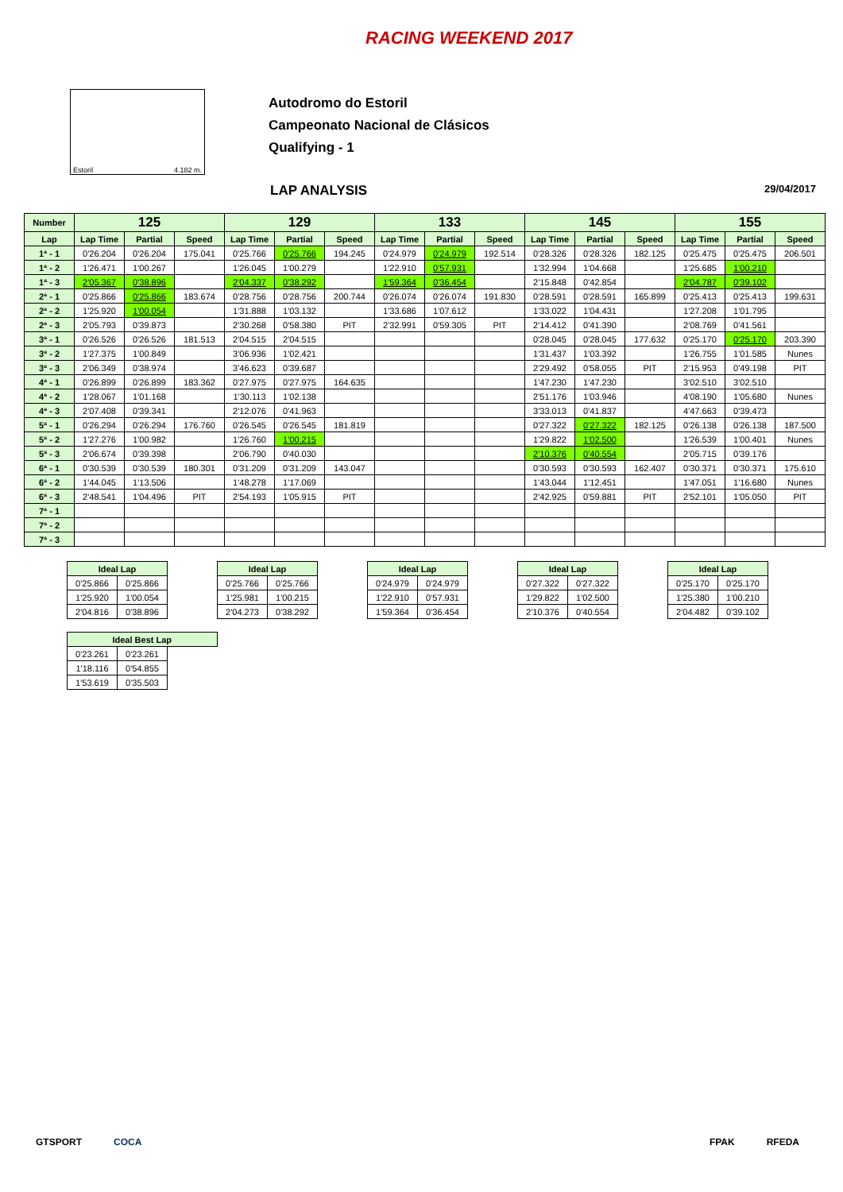RACING WEEKEND 2017
Estoril 4.182 m.
Autodromo do Estoril
Campeonato Nacional de Clásicos
Qualifying - 1
LAP ANALYSIS 29/04/2017
| Number | 125 | | | 129 | | | 133 | | | 145 | | | 155 | | |
| --- | --- | --- | --- | --- | --- | --- | --- | --- | --- | --- | --- | --- | --- | --- | --- |
| Lap | Lap Time | Partial | Speed | Lap Time | Partial | Speed | Lap Time | Partial | Speed | Lap Time | Partial | Speed | Lap Time | Partial | Speed |
| 1ª - 1 | 0'26.204 | 0'26.204 | 175.041 | 0'25.766 | 0'25.766 | 194.245 | 0'24.979 | 0'24.979 | 192.514 | 0'28.326 | 0'28.326 | 182.125 | 0'25.475 | 0'25.475 | 206.501 |
| 1ª - 2 | 1'26.471 | 1'00.267 | | 1'26.045 | 1'00.279 | | 1'22.910 | 0'57.931 | | 1'32.994 | 1'04.668 | | 1'25.685 | 1'00.210 | |
| 1ª - 3 | 2'05.367 | 0'38.896 | | 2'04.337 | 0'38.292 | | 1'59.364 | 0'36.454 | | 2'15.848 | 0'42.854 | | 2'04.787 | 0'39.102 | |
| 2ª - 1 | 0'25.866 | 0'25.866 | 183.674 | 0'28.756 | 0'28.756 | 200.744 | 0'26.074 | 0'26.074 | 191.830 | 0'28.591 | 0'28.591 | 165.899 | 0'25.413 | 0'25.413 | 199.631 |
| 2ª - 2 | 1'25.920 | 1'00.054 | | 1'31.888 | 1'03.132 | | 1'33.686 | 1'07.612 | | 1'33.022 | 1'04.431 | | 1'27.208 | 1'01.795 | |
| 2ª - 3 | 2'05.793 | 0'39.873 | | 2'30.268 | 0'58.380 | PIT | 2'32.991 | 0'59.305 | PIT | 2'14.412 | 0'41.390 | | 2'08.769 | 0'41.561 | |
| 3ª - 1 | 0'26.526 | 0'26.526 | 181.513 | 2'04.515 | 2'04.515 | | | | | 0'28.045 | 0'28.045 | 177.632 | 0'25.170 | 0'25.170 | 203.390 |
| 3ª - 2 | 1'27.375 | 1'00.849 | | 3'06.936 | 1'02.421 | | | | | 1'31.437 | 1'03.392 | | 1'26.755 | 1'01.585 | Nunes |
| 3ª - 3 | 2'06.349 | 0'38.974 | | 3'46.623 | 0'39.687 | | | | | 2'29.492 | 0'58.055 | PIT | 2'15.953 | 0'49.198 | PIT |
| 4ª - 1 | 0'26.899 | 0'26.899 | 183.362 | 0'27.975 | 0'27.975 | 164.635 | | | | 1'47.230 | 1'47.230 | | 3'02.510 | 3'02.510 | |
| 4ª - 2 | 1'28.067 | 1'01.168 | | 1'30.113 | 1'02.138 | | | | | 2'51.176 | 1'03.946 | | 4'08.190 | 1'05.680 | Nunes |
| 4ª - 3 | 2'07.408 | 0'39.341 | | 2'12.076 | 0'41.963 | | | | | 3'33.013 | 0'41.837 | | 4'47.663 | 0'39.473 | |
| 5ª - 1 | 0'26.294 | 0'26.294 | 176.760 | 0'26.545 | 0'26.545 | 181.819 | | | | 0'27.322 | 0'27.322 | 182.125 | 0'26.138 | 0'26.138 | 187.500 |
| 5ª - 2 | 1'27.276 | 1'00.982 | | 1'26.760 | 1'00.215 | | | | | 1'29.822 | 1'02.500 | | 1'26.539 | 1'00.401 | Nunes |
| 5ª - 3 | 2'06.674 | 0'39.398 | | 2'06.790 | 0'40.030 | | | | | 2'10.376 | 0'40.554 | | 2'05.715 | 0'39.176 | |
| 6ª - 1 | 0'30.539 | 0'30.539 | 180.301 | 0'31.209 | 0'31.209 | 143.047 | | | | 0'30.593 | 0'30.593 | 162.407 | 0'30.371 | 0'30.371 | 175.610 |
| 6ª - 2 | 1'44.045 | 1'13.506 | | 1'48.278 | 1'17.069 | | | | | 1'43.044 | 1'12.451 | | 1'47.051 | 1'16.680 | Nunes |
| 6ª - 3 | 2'48.541 | 1'04.496 | PIT | 2'54.193 | 1'05.915 | PIT | | | | 2'42.925 | 0'59.881 | PIT | 2'52.101 | 1'05.050 | PIT |
| 7ª - 1 | | | | | | | | | | | | | | | |
| 7ª - 2 | | | | | | | | | | | | | | | |
| 7ª - 3 | | | | | | | | | | | | | | | |
| Ideal Lap | |
| --- | --- |
| 0'25.866 | 0'25.866 |
| 1'25.920 | 1'00.054 |
| 2'04.816 | 0'38.896 |
| Ideal Lap | |
| --- | --- |
| 0'25.766 | 0'25.766 |
| 1'25.981 | 1'00.215 |
| 2'04.273 | 0'38.292 |
| Ideal Lap | |
| --- | --- |
| 0'24.979 | 0'24.979 |
| 1'22.910 | 0'57.931 |
| 1'59.364 | 0'36.454 |
| Ideal Lap | |
| --- | --- |
| 0'27.322 | 0'27.322 |
| 1'29.822 | 1'02.500 |
| 2'10.376 | 0'40.554 |
| Ideal Lap | |
| --- | --- |
| 0'25.170 | 0'25.170 |
| 1'25.380 | 1'00.210 |
| 2'04.482 | 0'39.102 |
| Ideal Best Lap | | |
| --- | --- | --- |
| 0'23.261 | 0'23.261 | |
| 1'18.116 | 0'54.855 | |
| 1'53.619 | 0'35.503 | |
GTSPORT COCA FPAK RFEDA